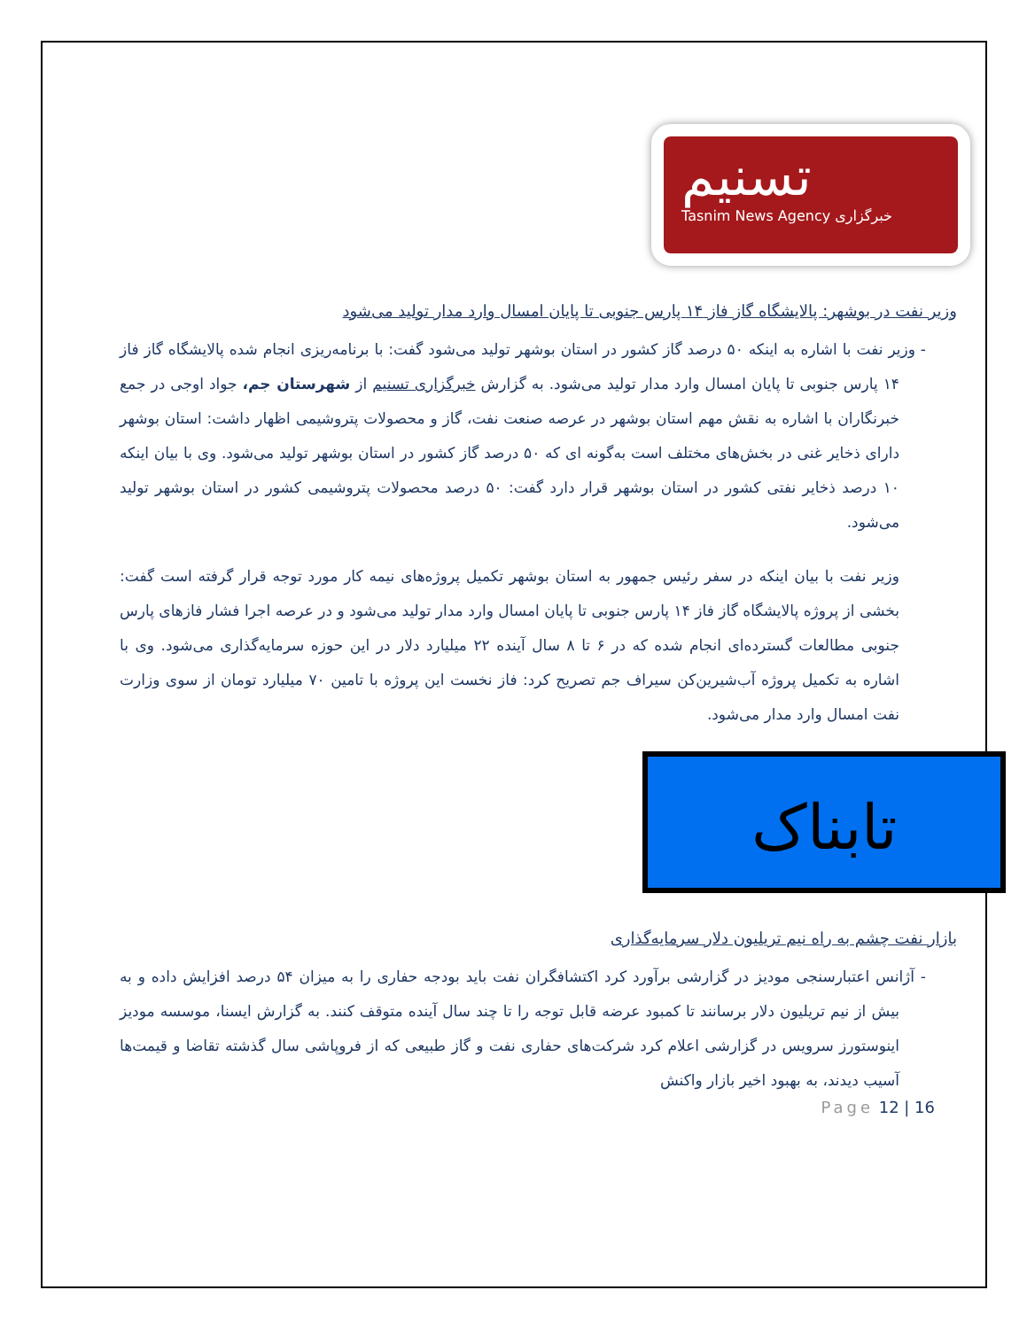تسنیم
خبرگزاری Tasnim News Agency
وزیر نفت در بوشهر: پالایشگاه گاز فاز ۱۴ پارس جنوبی تا پایان امسال وارد مدار تولید می‌شود
- وزیر نفت با اشاره به اینکه ۵۰ درصد گاز کشور در استان بوشهر تولید می‌شود گفت: با برنامه‌ریزی انجام شده پالایشگاه گاز فاز ۱۴ پارس جنوبی تا پایان امسال وارد مدار تولید می‌شود. به گزارش خبرگزاری تسنیم از شهرستان جم، جواد اوجی در جمع خبرنگاران با اشاره به نقش مهم استان بوشهر در عرصه صنعت نفت، گاز و محصولات پتروشیمی اظهار داشت: استان بوشهر دارای ذخایر غنی در بخش‌های مختلف است به‌گونه ای که ۵۰ درصد گاز کشور در استان بوشهر تولید می‌شود. وی با بیان اینکه ۱۰ درصد ذخایر نفتی کشور در استان بوشهر قرار دارد گفت: ۵۰ درصد محصولات پتروشیمی کشور در استان بوشهر تولید می‌شود.
وزیر نفت با بیان اینکه در سفر رئیس جمهور به استان بوشهر تکمیل پروژه‌های نیمه کار مورد توجه قرار گرفته است گفت: بخشی از پروژه پالایشگاه گاز فاز ۱۴ پارس جنوبی تا پایان امسال وارد مدار تولید می‌شود و در عرصه اجرا فشار فازهای پارس جنوبی مطالعات گسترده‌ای انجام شده که در ۶ تا ۸ سال آینده ۲۲ میلیارد دلار در این حوزه سرمایه‌گذاری می‌شود. وی با اشاره به تکمیل پروژه آب‌شیرین‌کن سیراف جم تصریح کرد: فاز نخست این پروژه با تامین ۷۰ میلیارد تومان از سوی وزارت نفت امسال وارد مدار می‌شود.
تابناک
بازار نفت چشم به راه نیم تریلیون دلار سرمایه‌گذاری
- آژانس اعتبارسنجی مودیز در گزارشی برآورد کرد اکتشافگران نفت باید بودجه حفاری را به میزان ۵۴ درصد افزایش داده و به بیش از نیم تریلیون دلار برسانند تا کمبود عرضه قابل توجه را تا چند سال آینده متوقف کنند. به گزارش ایسنا، موسسه مودیز اینوستورز سرویس در گزارشی اعلام کرد شرکت‌های حفاری نفت و گاز طبیعی که از فروپاشی سال گذشته تقاضا و قیمت‌ها آسیب دیدند، به بهبود اخیر بازار واکنش
Page 12 | 16